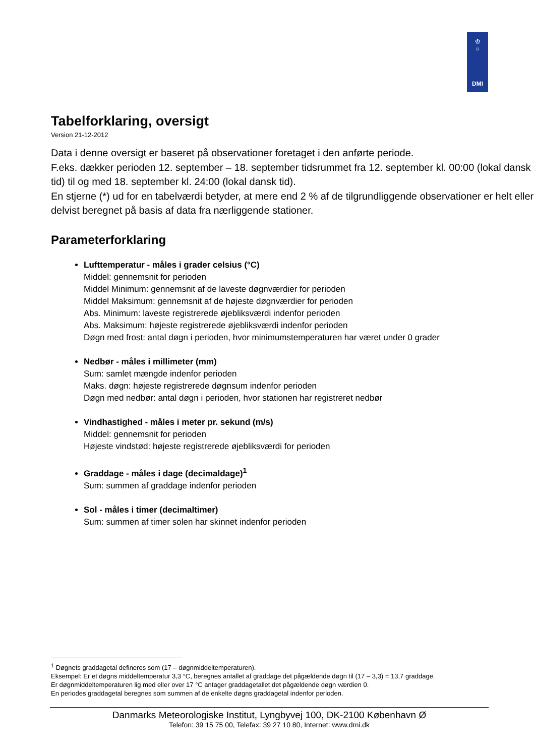♔
☼
DMI
Tabelforklaring, oversigt
Version 21-12-2012
Data i denne oversigt er baseret på observationer foretaget i den anførte periode.
F.eks. dækker perioden 12. september – 18. september tidsrummet fra 12. september kl. 00:00 (lokal dansk tid) til og med 18. september kl. 24:00 (lokal dansk tid).
En stjerne (*) ud for en tabelværdi betyder, at mere end 2 % af de tilgrundliggende observationer er helt eller delvist beregnet på basis af data fra nærliggende stationer.
Parameterforklaring
Lufttemperatur - måles i grader celsius (°C)
Middel: gennemsnit for perioden
Middel Minimum: gennemsnit af de laveste døgnværdier for perioden
Middel Maksimum: gennemsnit af de højeste døgnværdier for perioden
Abs. Minimum: laveste registrerede øjebliksværdi indenfor perioden
Abs. Maksimum: højeste registrerede øjebliksværdi indenfor perioden
Døgn med frost: antal døgn i perioden, hvor minimumstemperaturen har været under 0 grader
Nedbør - måles i millimeter (mm)
Sum: samlet mængde indenfor perioden
Maks. døgn: højeste registrerede døgnsum indenfor perioden
Døgn med nedbør: antal døgn i perioden, hvor stationen har registreret nedbør
Vindhastighed - måles i meter pr. sekund (m/s)
Middel: gennemsnit for perioden
Højeste vindstød: højeste registrerede øjebliksværdi for perioden
Graddage - måles i dage (decimaldage)<sup>1</sup>
Sum: summen af graddage indenfor perioden
Sol - måles i timer (decimaltimer)
Sum: summen af timer solen har skinnet indenfor perioden
<sup>1</sup> Døgnets graddagetal defineres som (17 – døgnmiddeltemperaturen).
Eksempel: Er et døgns middeltemperatur 3,3 °C, beregnes antallet af graddage det pågældende døgn til (17 – 3,3) = 13,7 graddage.
Er døgnmiddeltemperaturen lig med eller over 17 °C antager graddagetallet det pågældende døgn værdien 0.
En periodes graddagetal beregnes som summen af de enkelte døgns graddagetal indenfor perioden.
Danmarks Meteorologiske Institut, Lyngbyvej 100, DK-2100 København Ø
Telefon: 39 15 75 00, Telefax: 39 27 10 80, Internet: www.dmi.dk